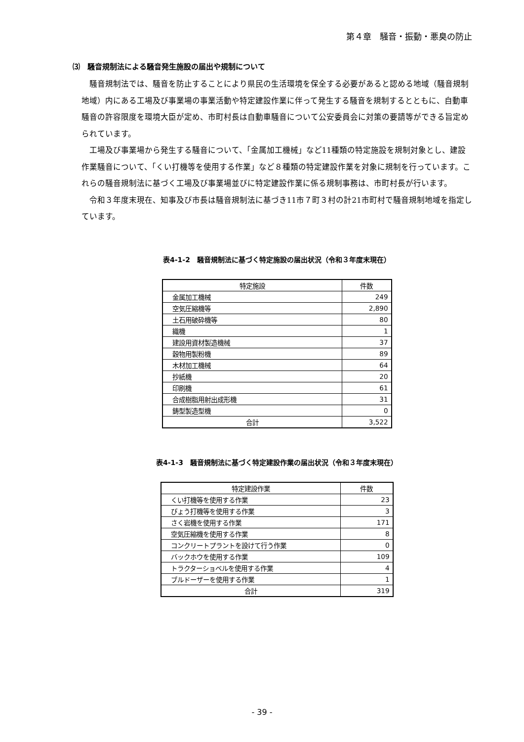第４章　騒音・振動・悪臭の防止
⑶　騒音規制法による騒音発生施設の届出や規制について
騒音規制法では、騒音を防止することにより県民の生活環境を保全する必要があると認める地域（騒音規制地域）内にある工場及び事業場の事業活動や特定建設作業に伴って発生する騒音を規制するとともに、自動車騒音の許容限度を環境大臣が定め、市町村長は自動車騒音について公安委員会に対策の要請等ができる旨定められています。
工場及び事業場から発生する騒音について、「金属加工機械」など11種類の特定施設を規制対象とし、建設作業騒音について、「くい打機等を使用する作業」など８種類の特定建設作業を対象に規制を行っています。これらの騒音規制法に基づく工場及び事業場並びに特定建設作業に係る規制事務は、市町村長が行います。
令和３年度末現在、知事及び市長は騒音規制法に基づき11市７町３村の計21市町村で騒音規制地域を指定しています。
表4-1-2　騒音規制法に基づく特定施設の届出状況（令和３年度末現在）
| 特定施設 | 件数 |
| --- | --- |
| 金属加工機械 | 249 |
| 空気圧縮機等 | 2,890 |
| 土石用破砕機等 | 80 |
| 織機 | 1 |
| 建設用資材製造機械 | 37 |
| 穀物用製粉機 | 89 |
| 木材加工機械 | 64 |
| 抄紙機 | 20 |
| 印刷機 | 61 |
| 合成樹脂用射出成形機 | 31 |
| 鋳型製造型機 | 0 |
| 合計 | 3,522 |
表4-1-3　騒音規制法に基づく特定建設作業の届出状況（令和３年度末現在）
| 特定建設作業 | 件数 |
| --- | --- |
| くい打機等を使用する作業 | 23 |
| びょう打機等を使用する作業 | 3 |
| さく岩機を使用する作業 | 171 |
| 空気圧縮機を使用する作業 | 8 |
| コンクリートプラントを設けて行う作業 | 0 |
| バックホウを使用する作業 | 109 |
| トラクターショベルを使用する作業 | 4 |
| ブルドーザーを使用する作業 | 1 |
| 合計 | 319 |
- 39 -